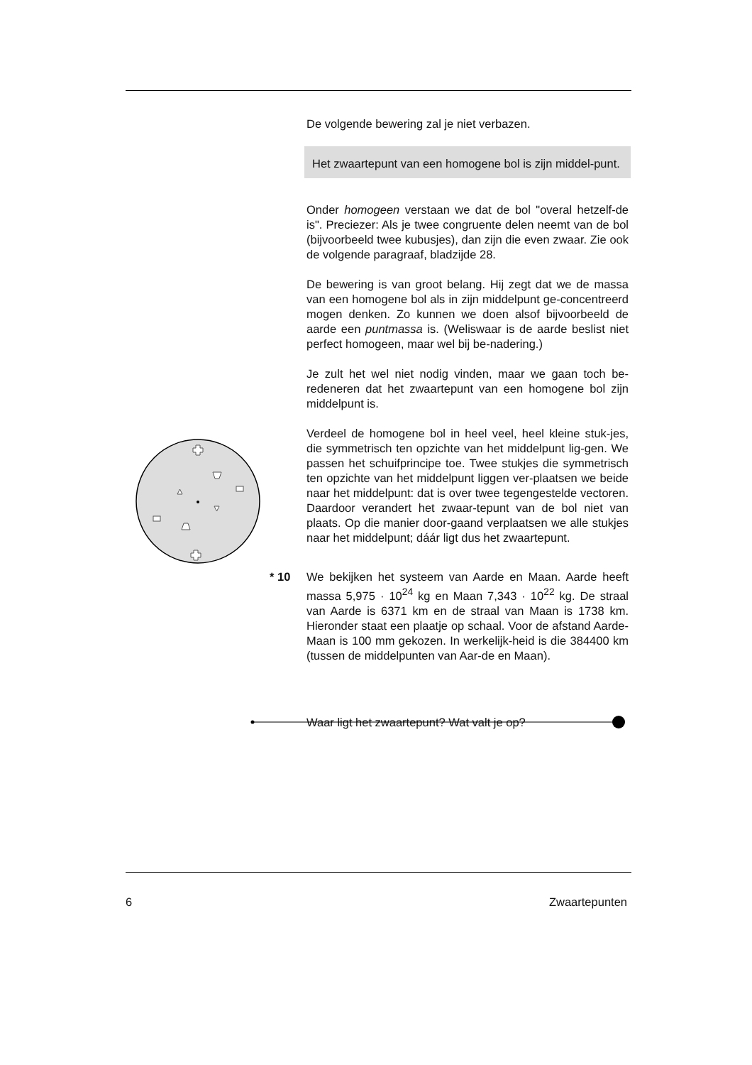De volgende bewering zal je niet verbazen.
Het zwaartepunt van een homogene bol is zijn middel-punt.
Onder homogeen verstaan we dat de bol "overal hetzelf-de is". Preciezer: Als je twee congruente delen neemt van de bol (bijvoorbeeld twee kubusjes), dan zijn die even zwaar. Zie ook de volgende paragraaf, bladzijde 28.
De bewering is van groot belang. Hij zegt dat we de massa van een homogene bol als in zijn middelpunt ge-concentreerd mogen denken. Zo kunnen we doen alsof bijvoorbeeld de aarde een puntmassa is. (Weliswaar is de aarde beslist niet perfect homogeen, maar wel bij be-nadering.)
Je zult het wel niet nodig vinden, maar we gaan toch be-redeneren dat het zwaartepunt van een homogene bol zijn middelpunt is.
Verdeel de homogene bol in heel veel, heel kleine stuk-jes, die symmetrisch ten opzichte van het middelpunt lig-gen. We passen het schuifprincipe toe. Twee stukjes die symmetrisch ten opzichte van het middelpunt liggen ver-plaatsen we beide naar het middelpunt: dat is over twee tegengestelde vectoren. Daardoor verandert het zwaar-tepunt van de bol niet van plaats. Op die manier door-gaand verplaatsen we alle stukjes naar het middelpunt; dáár ligt dus het zwaartepunt.
* 10
We bekijken het systeem van Aarde en Maan. Aarde heeft massa 5,975 · 10<sup>24</sup> kg en Maan 7,343 · 10<sup>22</sup> kg. De straal van Aarde is 6371 km en de straal van Maan is 1738 km. Hieronder staat een plaatje op schaal. Voor de afstand Aarde-Maan is 100 mm gekozen. In werkelijk-heid is die 384400 km (tussen de middelpunten van Aar-de en Maan).
Waar ligt het zwaartepunt? Wat valt je op?
6 Zwaartepunten